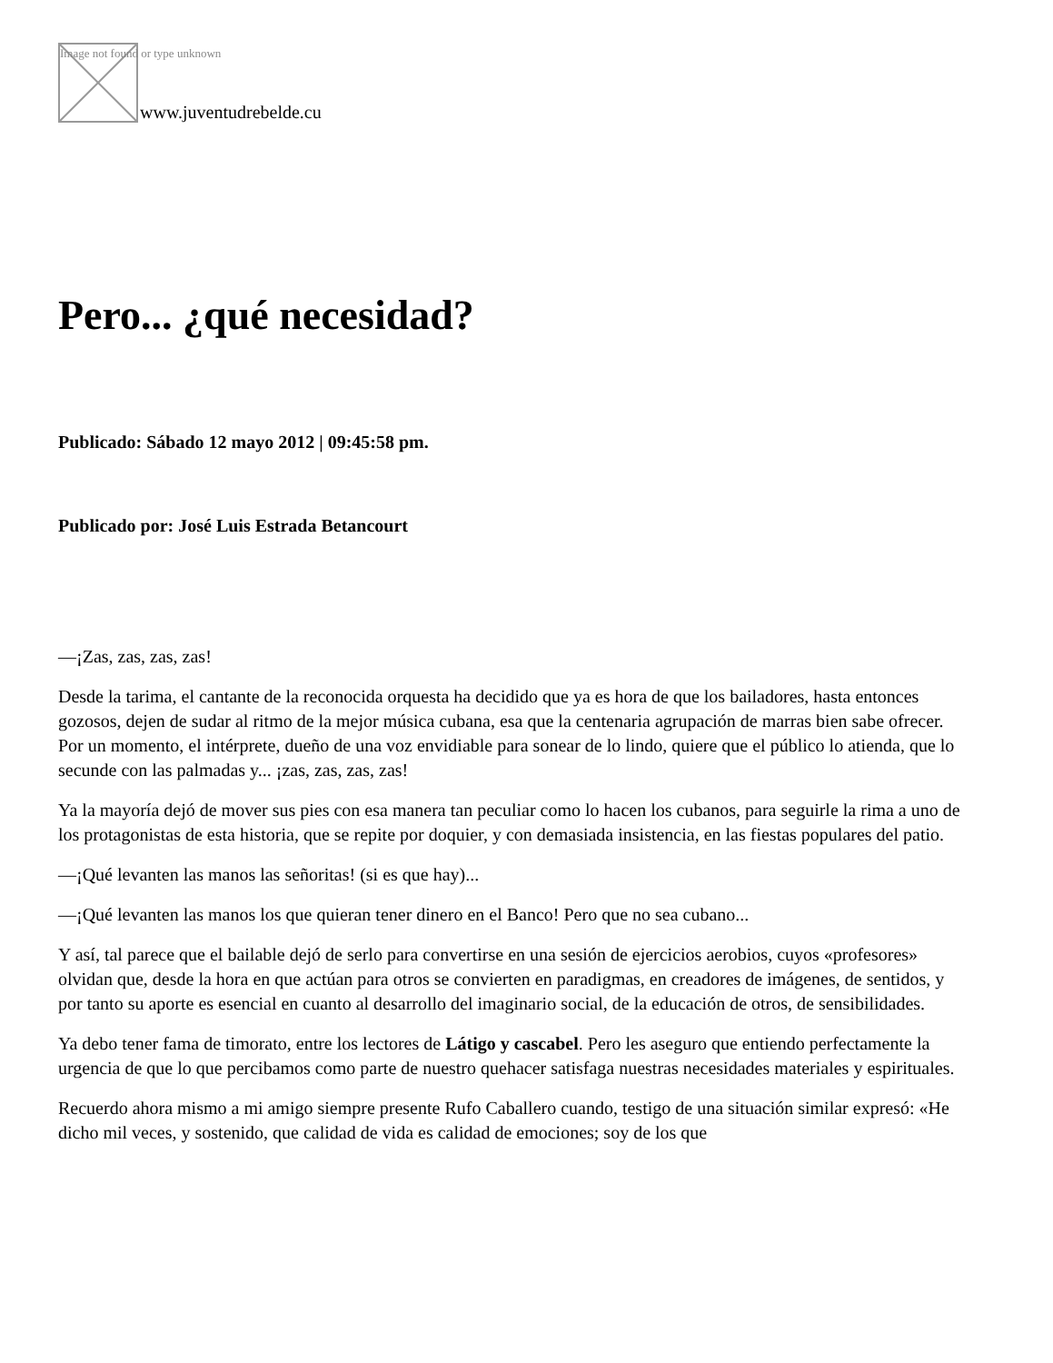Image not found or type unknown
www.juventudrebelde.cu
Pero... ¿qué necesidad?
Publicado: Sábado 12 mayo 2012 | 09:45:58 pm.
Publicado por: José Luis Estrada Betancourt
—¡Zas, zas, zas, zas!
Desde la tarima, el cantante de la reconocida orquesta ha decidido que ya es hora de que los bailadores, hasta entonces gozosos, dejen de sudar al ritmo de la mejor música cubana, esa que la centenaria agrupación de marras bien sabe ofrecer. Por un momento, el intérprete, dueño de una voz envidiable para sonear de lo lindo, quiere que el público lo atienda, que lo secunde con las palmadas y... ¡zas, zas, zas, zas!
Ya la mayoría dejó de mover sus pies con esa manera tan peculiar como lo hacen los cubanos, para seguirle la rima a uno de los protagonistas de esta historia, que se repite por doquier, y con demasiada insistencia, en las fiestas populares del patio.
—¡Qué levanten las manos las señoritas! (si es que hay)...
—¡Qué levanten las manos los que quieran tener dinero en el Banco! Pero que no sea cubano...
Y así, tal parece que el bailable dejó de serlo para convertirse en una sesión de ejercicios aerobios, cuyos «profesores» olvidan que, desde la hora en que actúan para otros se convierten en paradigmas, en creadores de imágenes, de sentidos, y por tanto su aporte es esencial en cuanto al desarrollo del imaginario social, de la educación de otros, de sensibilidades.
Ya debo tener fama de timorato, entre los lectores de Látigo y cascabel. Pero les aseguro que entiendo perfectamente la urgencia de que lo que percibamos como parte de nuestro quehacer satisfaga nuestras necesidades materiales y espirituales.
Recuerdo ahora mismo a mi amigo siempre presente Rufo Caballero cuando, testigo de una situación similar expresó: «He dicho mil veces, y sostenido, que calidad de vida es calidad de emociones; soy de los que